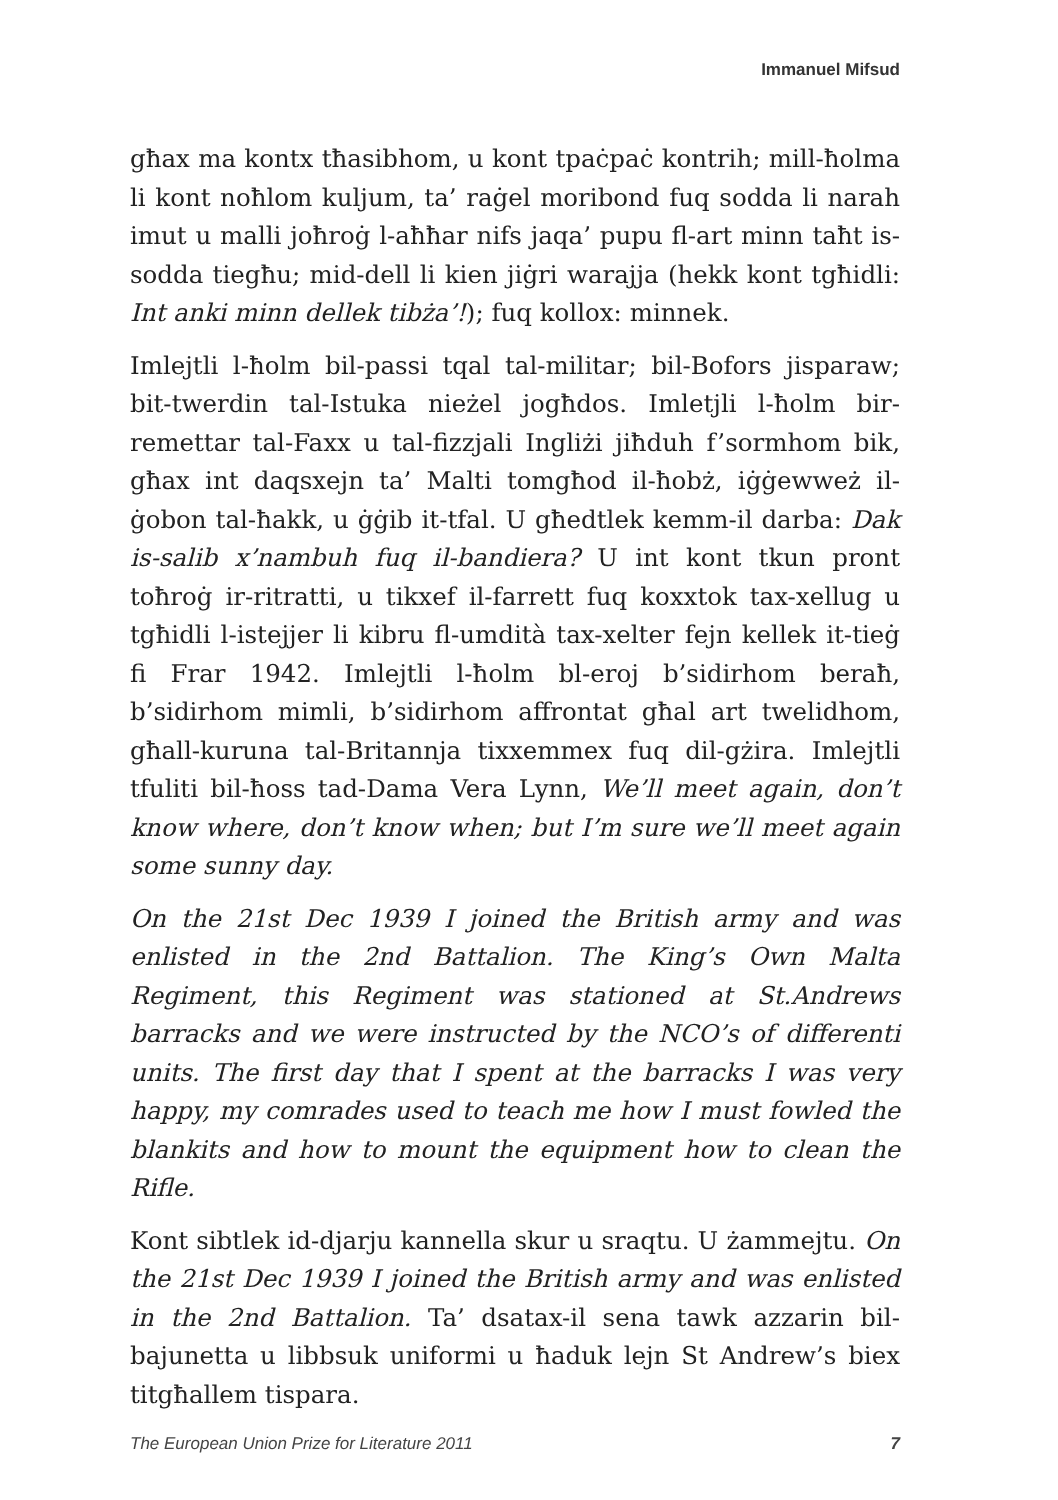Immanuel Mifsud
għax ma kontx tħasibhom, u kont tpaċpaċ kontrih; mill-ħolma li kont noħlom kuljum, ta’ raġel moribond fuq sodda li narah imut u malli joħroġ l-aħħar nifs jaqa’ pupu fl-art minn taħt is-sodda tiegħu; mid-dell li kien jiġri warajja (hekk kont tgħidli: Int anki minn dellek tibża’!); fuq kollox: minnek.
Imlejtli l-ħolm bil-passi tqal tal-militar; bil-Bofors jisparaw; bit-twerdin tal-Istuka nieżel jogħdos. Imletjli l-ħolm bir-remettar tal-Faxx u tal-fizzjali Ingliżi jiħduh f’sormhom bik, għax int daqsxejn ta’ Malti tomgħod il-ħobż, iġġewweż il-ġobon tal-ħakk, u ġġib it-tfal. U għedtlek kemm-il darba: Dak is-salib x’nambuh fuq il-bandiera? U int kont tkun pront toħroġ ir-ritratti, u tikxef il-farrett fuq koxxtok tax-xellug u tgħidli l-istejjer li kibru fl-umdità tax-xelter fejn kellek it-tieġ fi Frar 1942. Imlejtli l-ħolm bl-eroj b’sidirhom beraħ, b’sidirhom mimli, b’sidirhom affrontat għal art twelidhom, għall-kuruna tal-Britannja tixxemmex fuq dil-gżira. Imlejtli tfuliti bil-ħoss tad-Dama Vera Lynn, We’ll meet again, don’t know where, don’t know when; but I’m sure we’ll meet again some sunny day.
On the 21st Dec 1939 I joined the British army and was enlisted in the 2nd Battalion. The King’s Own Malta Regiment, this Regiment was stationed at St.Andrews barracks and we were instructed by the NCO’s of differenti units. The first day that I spent at the barracks I was very happy, my comrades used to teach me how I must fowled the blankits and how to mount the equipment how to clean the Rifle.
Kont sibtlek id-djarju kannella skur u sraqtu. U żammejtu. On the 21st Dec 1939 I joined the British army and was enlisted in the 2nd Battalion. Ta’ dsatax-il sena tawk azzarin bil-bajunetta u libbsuk uniformi u ħaduk lejn St Andrew’s biex titgħallem tispara.
The European Union Prize for Literature 2011 7